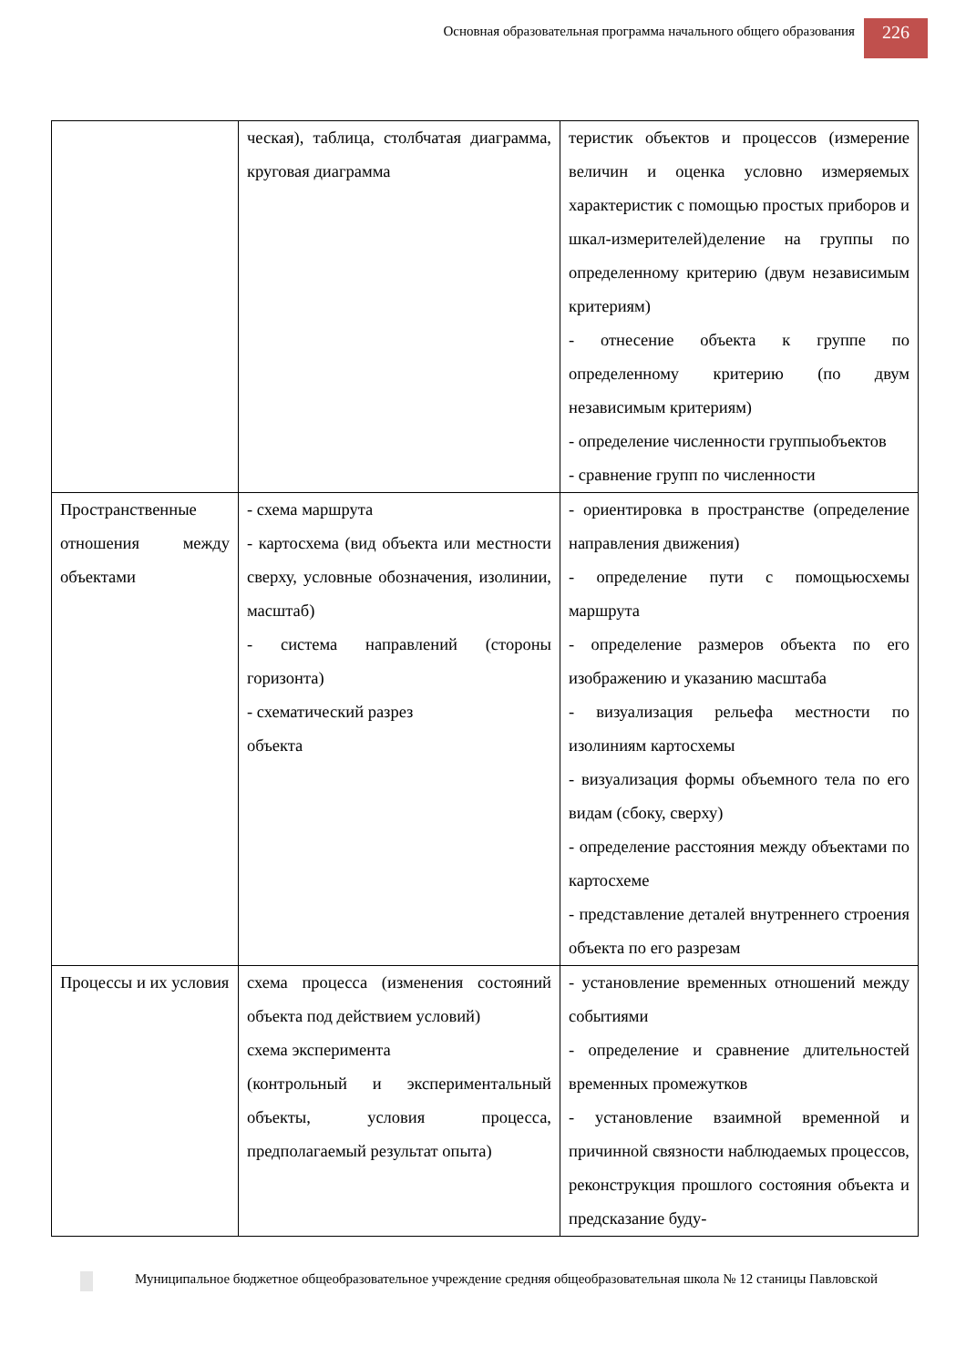Основная образовательная программа начального общего образования
226
| | ческая), таблица, столбчатая диаграмма, круговая диаграмма | теристик объектов и процессов (измерение величин и оценка условно измеряемых характеристик с помощью простых приборов и шкал-измерителей)деление на группы по определенному критерию (двум независимым критериям) - отнесение объекта к группе по определенному критерию (по двум независимым критериям) - определение численности группыобъектов - сравнение групп по численности |
| Пространственные отношения между объектами | - схема маршрута - картосхема (вид объекта или местности сверху, условные обозначения, изолинии, масштаб) - система направлений (стороны горизонта) - схематический разрез объекта | - ориентировка в пространстве (определение направления движения) - определение пути с помощьюсхемы маршрута - определение размеров объекта по его изображению и указанию масштаба - визуализация рельефа местности по изолиниям картосхемы - визуализация формы объемного тела по его видам (сбоку, сверху) - определение расстояния между объектами по картосхеме - представление деталей внутреннего строения объекта по его разрезам |
| Процессы и их условия | схема процесса (изменения состояний объекта под действием условий) схема эксперимента (контрольный и экспериментальный объекты, условия процесса, предполагаемый результат опыта) | - установление временных отношений между событиями - определение и сравнение длительностей временных промежутков - установление взаимной временной и причинной связности наблюдаемых процессов, реконструкция прошлого состояния объекта и предсказание буду- |
Муниципальное бюджетное общеобразовательное учреждение средняя общеобразовательная школа № 12 станицы Павловской